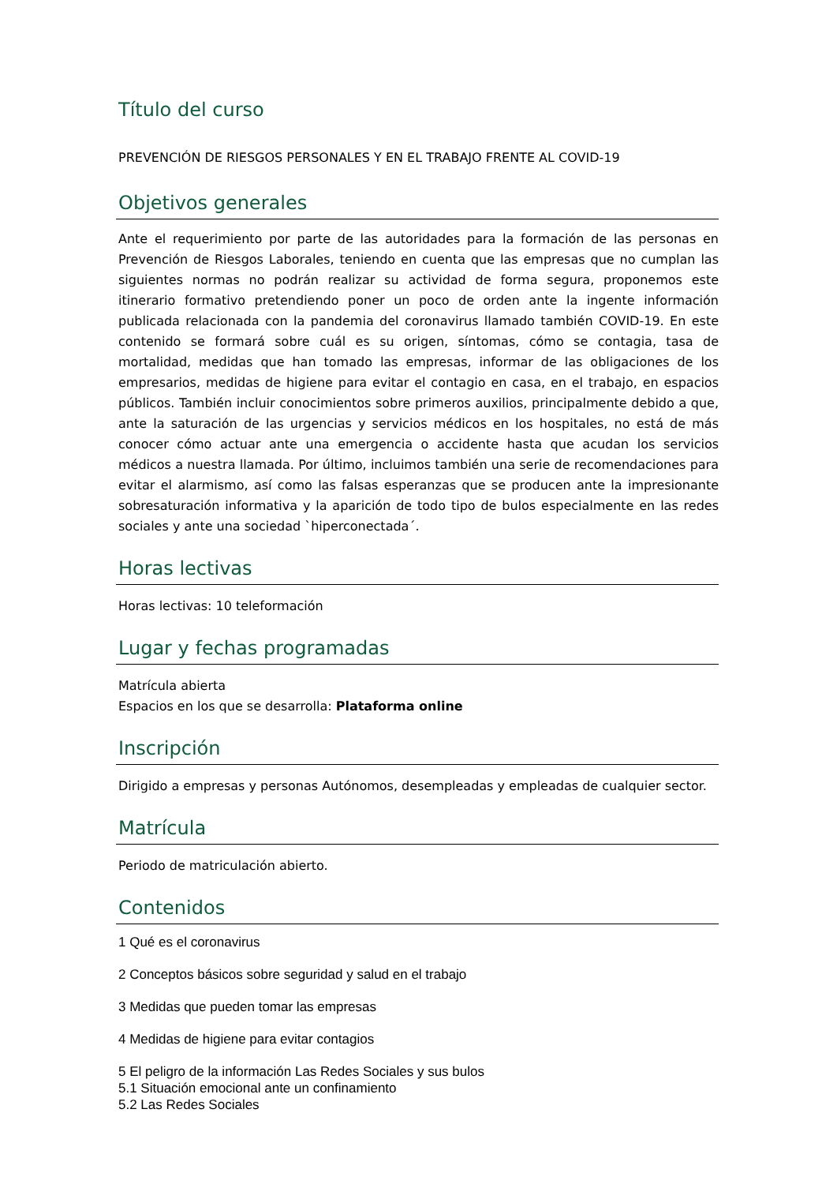Título del curso
PREVENCIÓN DE RIESGOS PERSONALES Y EN EL TRABAJO FRENTE AL COVID-19
Objetivos generales
Ante el requerimiento por parte de las autoridades para la formación de las personas en Prevención de Riesgos Laborales, teniendo en cuenta que las empresas que no cumplan las siguientes normas no podrán realizar su actividad de forma segura, proponemos este itinerario formativo pretendiendo poner un poco de orden ante la ingente información publicada relacionada con la pandemia del coronavirus llamado también COVID-19. En este contenido se formará sobre cuál es su origen, síntomas, cómo se contagia, tasa de mortalidad, medidas que han tomado las empresas, informar de las obligaciones de los empresarios, medidas de higiene para evitar el contagio en casa, en el trabajo, en espacios públicos. También incluir conocimientos sobre primeros auxilios, principalmente debido a que, ante la saturación de las urgencias y servicios médicos en los hospitales, no está de más conocer cómo actuar ante una emergencia o accidente hasta que acudan los servicios médicos a nuestra llamada. Por último, incluimos también una serie de recomendaciones para evitar el alarmismo, así como las falsas esperanzas que se producen ante la impresionante sobresaturación informativa y la aparición de todo tipo de bulos especialmente en las redes sociales y ante una sociedad `hiperconectada´.
Horas lectivas
Horas lectivas: 10 teleformación
Lugar y fechas programadas
Matrícula abierta
Espacios en los que se desarrolla: Plataforma online
Inscripción
Dirigido a empresas y personas Autónomos, desempleadas y empleadas de cualquier sector.
Matrícula
Periodo de matriculación abierto.
Contenidos
1 Qué es el coronavirus
2 Conceptos básicos sobre seguridad y salud en el trabajo
3 Medidas que pueden tomar las empresas
4 Medidas de higiene para evitar contagios
5 El peligro de la información Las Redes Sociales y sus bulos
5.1 Situación emocional ante un confinamiento
5.2 Las Redes Sociales